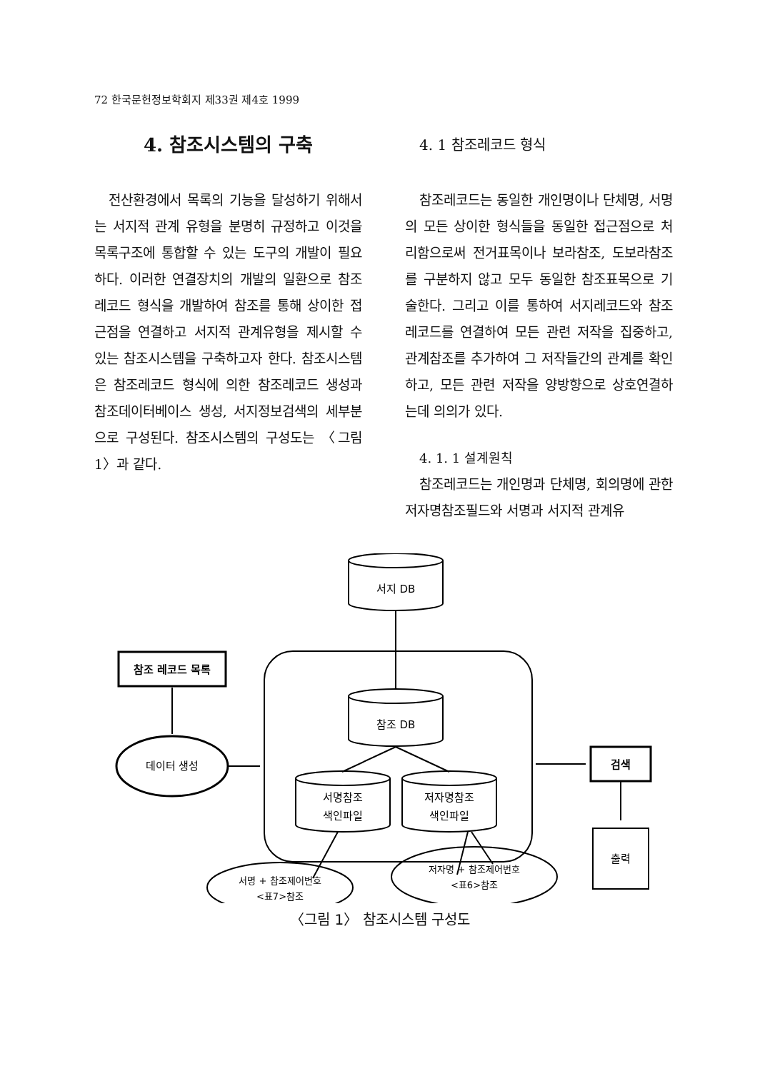72 한국문헌정보학회지 제33권 제4호 1999
4. 참조시스템의 구축
전산환경에서 목록의 기능을 달성하기 위해서는 서지적 관계 유형을 분명히 규정하고 이것을 목록구조에 통합할 수 있는 도구의 개발이 필요하다. 이러한 연결장치의 개발의 일환으로 참조레코드 형식을 개발하여 참조를 통해 상이한 접근점을 연결하고 서지적 관계유형을 제시할 수 있는 참조시스템을 구축하고자 한다. 참조시스템은 참조레코드 형식에 의한 참조레코드 생성과 참조데이터베이스 생성, 서지정보검색의 세부분으로 구성된다. 참조시스템의 구성도는 〈그림 1〉과 같다.
4. 1 참조레코드 형식
참조레코드는 동일한 개인명이나 단체명, 서명의 모든 상이한 형식들을 동일한 접근점으로 처리함으로써 전거표목이나 보라참조, 도보라참조를 구분하지 않고 모두 동일한 참조표목으로 기술한다. 그리고 이를 통하여 서지레코드와 참조레코드를 연결하여 모든 관련 저작을 집중하고, 관계참조를 추가하여 그 저작들간의 관계를 확인하고, 모든 관련 저작을 양방향으로 상호연결하는데 의의가 있다.
4. 1. 1 설계원칙
참조레코드는 개인명과 단체명, 회의명에 관한 저자명참조필드와 서명과 서지적 관계유
서지 DB
참조 DB
서명참조
색인파일
저자명참조
색인파일
참조 레코드 목록
데이터 생성
검색
출력
서명 + 참조제어번호
<표7>참조
저자명 + 참조제어번호
<표6>참조
〈그림 1〉 참조시스템 구성도